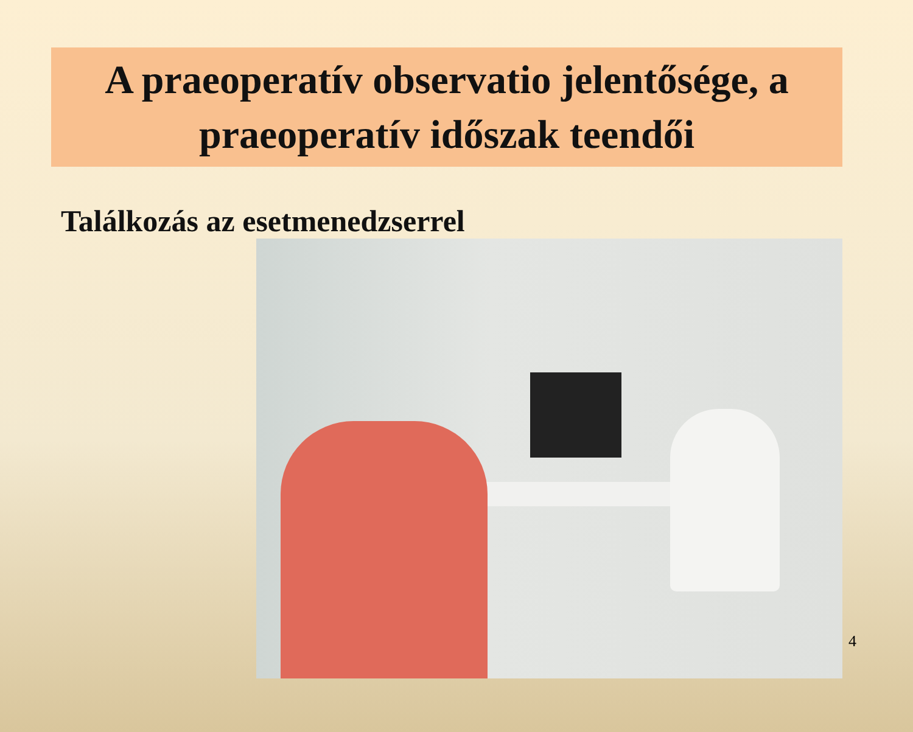A praeoperatív observatio jelentősége, a praeoperatív időszak teendői
Találkozás az esetmenedzserrel
4